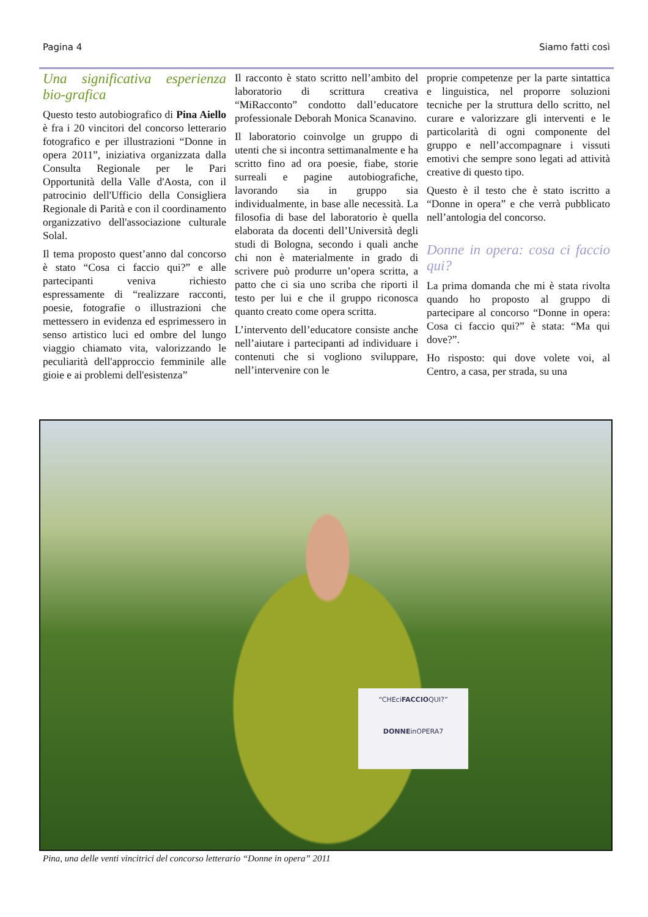Pagina 4 Siamo fatti così
Una significativa esperienza bio-grafica
Questo testo autobiografico di Pina Aiello è fra i 20 vincitori del concorso letterario fotografico e per illustrazioni “Donne in opera 2011”, iniziativa organizzata dalla Consulta Regionale per le Pari Opportunità della Valle d'Aosta, con il patrocinio dell'Ufficio della Consigliera Regionale di Parità e con il coordinamento organizzativo dell'associazione culturale Solal.
Il tema proposto quest’anno dal concorso è stato “Cosa ci faccio qui?” e alle partecipanti veniva richiesto espressamente di “realizzare racconti, poesie, fotografie o illustrazioni che mettessero in evidenza ed esprimessero in senso artistico luci ed ombre del lungo viaggio chiamato vita, valorizzando le peculiarità dell'approccio femminile alle gioie e ai problemi dell'esistenza”
Il racconto è stato scritto nell’ambito del laboratorio di scrittura creativa “MiRacconto” condotto dall’educatore professionale Deborah Monica Scanavino.
Il laboratorio coinvolge un gruppo di utenti che si incontra settimanalmente e ha scritto fino ad ora poesie, fiabe, storie surreali e pagine autobiografiche, lavorando sia in gruppo sia individualmente, in base alle necessità. La filosofia di base del laboratorio è quella elaborata da docenti dell’Università degli studi di Bologna, secondo i quali anche chi non è materialmente in grado di scrivere può produrre un’opera scritta, a patto che ci sia uno scriba che riporti il testo per lui e che il gruppo riconosca quanto creato come opera scritta.
L’intervento dell’educatore consiste anche nell’aiutare i partecipanti ad individuare i contenuti che si vogliono sviluppare, nell’intervenire con le
proprie competenze per la parte sintattica e linguistica, nel proporre soluzioni tecniche per la struttura dello scritto, nel curare e valorizzare gli interventi e le particolarità di ogni componente del gruppo e nell’accompagnare i vissuti emotivi che sempre sono legati ad attività creative di questo tipo.
Questo è il testo che è stato iscritto a “Donne in opera” e che verrà pubblicato nell’antologia del concorso.
Donne in opera: cosa ci faccio qui?
La prima domanda che mi è stata rivolta quando ho proposto al gruppo di partecipare al concorso “Donne in opera: Cosa ci faccio qui?” è stata: “Ma qui dove?”.
Ho risposto: qui dove volete voi, al Centro, a casa, per strada, su una
“CHEciFACCIOQUI?”
DONNEinOPERA7
Pina, una delle venti vincitrici del concorso letterario “Donne in opera” 2011